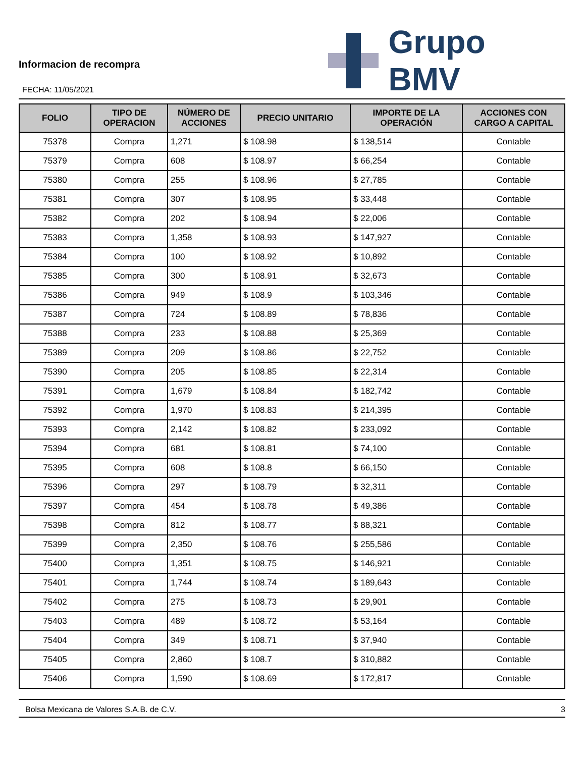Informacion de recompra
FECHA: 11/05/2021
Grupo BMV
| FOLIO | TIPO DE OPERACION | NÚMERO DE ACCIONES | PRECIO UNITARIO | IMPORTE DE LA OPERACIÓN | ACCIONES CON CARGO A CAPITAL |
| --- | --- | --- | --- | --- | --- |
| 75378 | Compra | 1,271 | $ 108.98 | $ 138,514 | Contable |
| 75379 | Compra | 608 | $ 108.97 | $ 66,254 | Contable |
| 75380 | Compra | 255 | $ 108.96 | $ 27,785 | Contable |
| 75381 | Compra | 307 | $ 108.95 | $ 33,448 | Contable |
| 75382 | Compra | 202 | $ 108.94 | $ 22,006 | Contable |
| 75383 | Compra | 1,358 | $ 108.93 | $ 147,927 | Contable |
| 75384 | Compra | 100 | $ 108.92 | $ 10,892 | Contable |
| 75385 | Compra | 300 | $ 108.91 | $ 32,673 | Contable |
| 75386 | Compra | 949 | $ 108.9 | $ 103,346 | Contable |
| 75387 | Compra | 724 | $ 108.89 | $ 78,836 | Contable |
| 75388 | Compra | 233 | $ 108.88 | $ 25,369 | Contable |
| 75389 | Compra | 209 | $ 108.86 | $ 22,752 | Contable |
| 75390 | Compra | 205 | $ 108.85 | $ 22,314 | Contable |
| 75391 | Compra | 1,679 | $ 108.84 | $ 182,742 | Contable |
| 75392 | Compra | 1,970 | $ 108.83 | $ 214,395 | Contable |
| 75393 | Compra | 2,142 | $ 108.82 | $ 233,092 | Contable |
| 75394 | Compra | 681 | $ 108.81 | $ 74,100 | Contable |
| 75395 | Compra | 608 | $ 108.8 | $ 66,150 | Contable |
| 75396 | Compra | 297 | $ 108.79 | $ 32,311 | Contable |
| 75397 | Compra | 454 | $ 108.78 | $ 49,386 | Contable |
| 75398 | Compra | 812 | $ 108.77 | $ 88,321 | Contable |
| 75399 | Compra | 2,350 | $ 108.76 | $ 255,586 | Contable |
| 75400 | Compra | 1,351 | $ 108.75 | $ 146,921 | Contable |
| 75401 | Compra | 1,744 | $ 108.74 | $ 189,643 | Contable |
| 75402 | Compra | 275 | $ 108.73 | $ 29,901 | Contable |
| 75403 | Compra | 489 | $ 108.72 | $ 53,164 | Contable |
| 75404 | Compra | 349 | $ 108.71 | $ 37,940 | Contable |
| 75405 | Compra | 2,860 | $ 108.7 | $ 310,882 | Contable |
| 75406 | Compra | 1,590 | $ 108.69 | $ 172,817 | Contable |
Bolsa Mexicana de Valores S.A.B. de C.V. 3